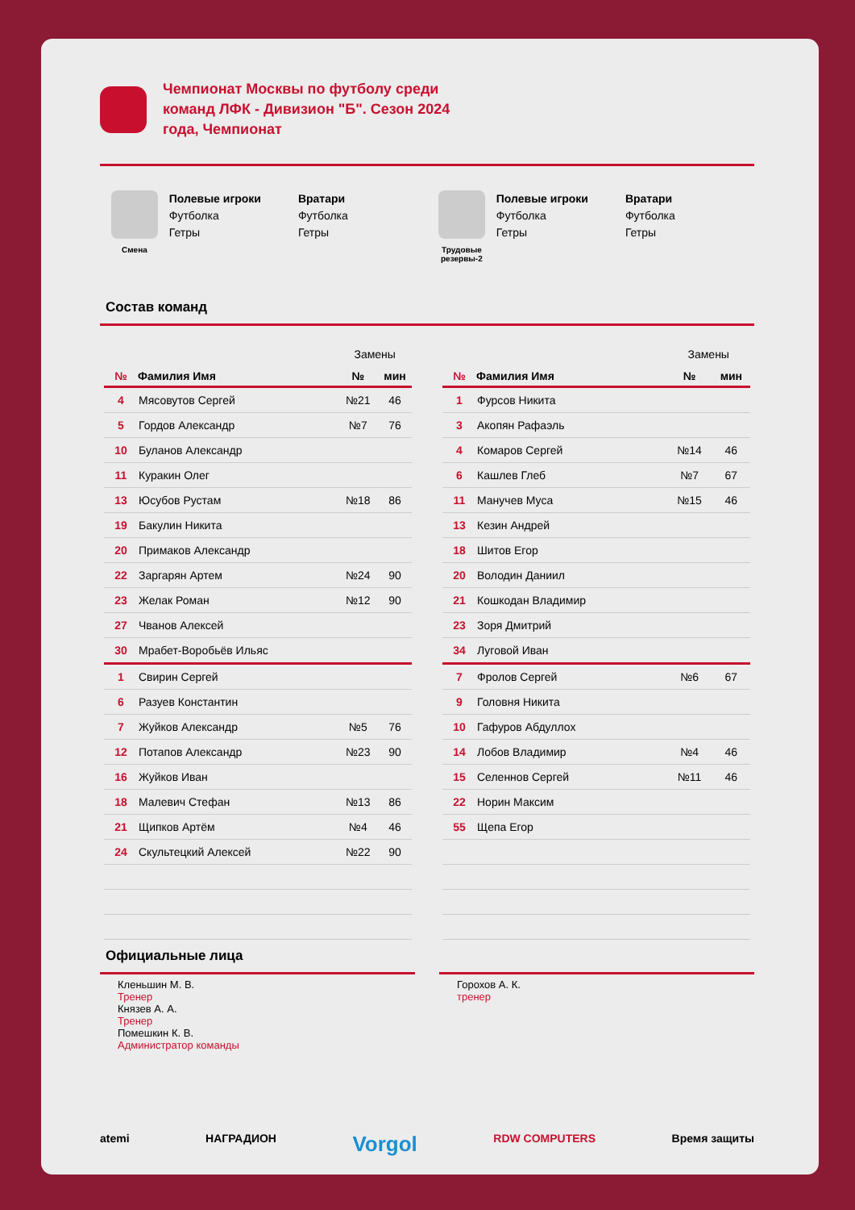Чемпионат Москвы по футболу среди команд ЛФК - Дивизион "Б". Сезон 2024 года, Чемпионат
Смена
Полевые игроки
Футболка
Гетры
Вратари
Футболка
Гетры
Трудовые резервы-2
Полевые игроки
Футболка
Гетры
Вратари
Футболка
Гетры
Состав команд
| | | Замены | |
| № | Фамилия Имя | № | мин |
| 4 | Мясовутов Сергей | №21 | 46 |
| 5 | Гордов Александр | №7 | 76 |
| 10 | Буланов Александр | | |
| 11 | Куракин Олег | | |
| 13 | Юсубов Рустам | №18 | 86 |
| 19 | Бакулин Никита | | |
| 20 | Примаков Александр | | |
| 22 | Заргарян Артем | №24 | 90 |
| 23 | Желак Роман | №12 | 90 |
| 27 | Чванов Алексей | | |
| 30 | Мрабет-Воробьёв Ильяс | | |
| 1 | Свирин Сергей | | |
| 6 | Разуев Константин | | |
| 7 | Жуйков Александр | №5 | 76 |
| 12 | Потапов Александр | №23 | 90 |
| 16 | Жуйков Иван | | |
| 18 | Малевич Стефан | №13 | 86 |
| 21 | Щипков Артём | №4 | 46 |
| 24 | Скультецкий Алексей | №22 | 90 |
| | | Замены | |
| № | Фамилия Имя | № | мин |
| 1 | Фурсов Никита | | |
| 3 | Акопян Рафаэль | | |
| 4 | Комаров Сергей | №14 | 46 |
| 6 | Кашлев Глеб | №7 | 67 |
| 11 | Манучев Муса | №15 | 46 |
| 13 | Кезин Андрей | | |
| 18 | Шитов Егор | | |
| 20 | Володин Даниил | | |
| 21 | Кошкодан Владимир | | |
| 23 | Зоря Дмитрий | | |
| 34 | Луговой Иван | | |
| 7 | Фролов Сергей | №6 | 67 |
| 9 | Головня Никита | | |
| 10 | Гафуров Абдуллох | | |
| 14 | Лобов Владимир | №4 | 46 |
| 15 | Селеннов Сергей | №11 | 46 |
| 22 | Норин Максим | | |
| 55 | Щепа Егор | | |
Официальные лица
Кленьшин М. В.
Тренер
Князев А. А.
Тренер
Помешкин К. В.
Администратор команды
Горохов А. К.
тренер
atemi НАГРАДИОН Vorgol RDW COMPUTERS Время защиты